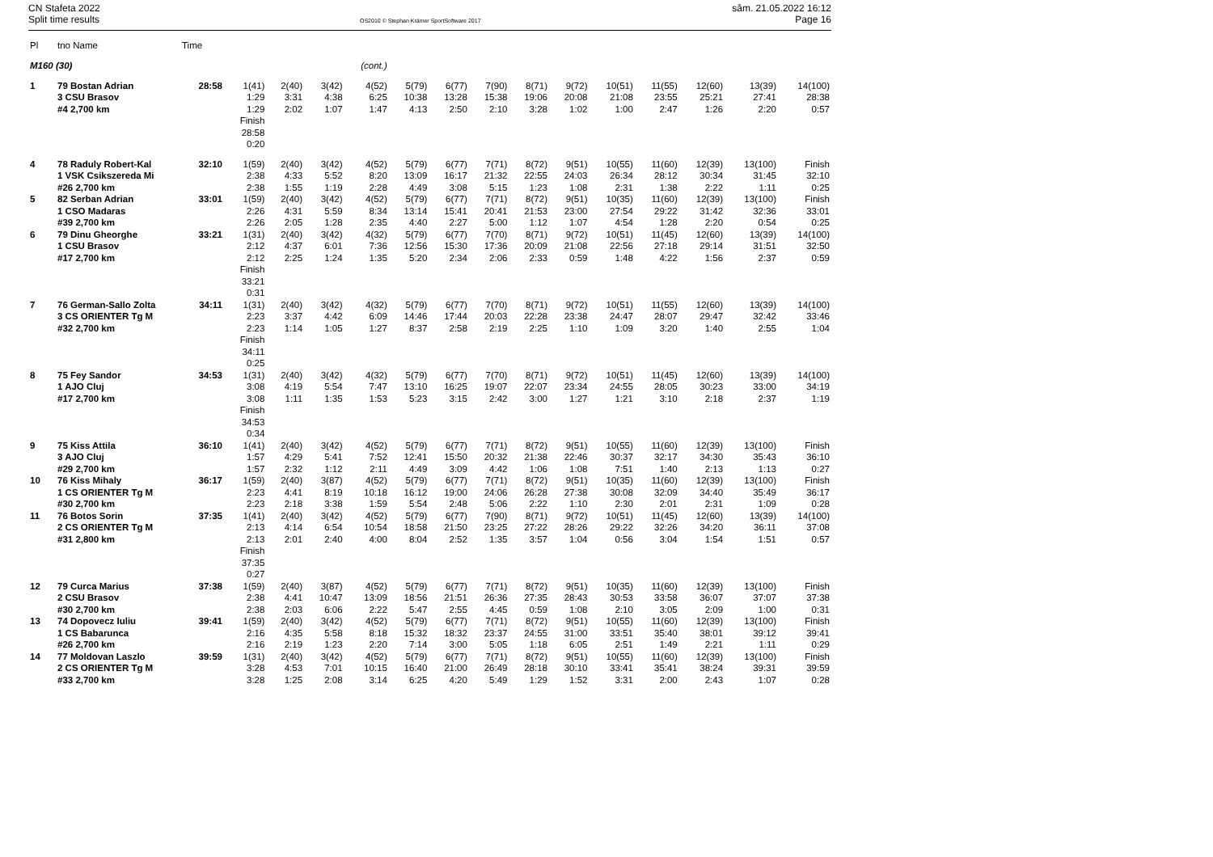CN Stafeta 2022
Split time results
OS2010 © Stephan Krämer SportSoftware 2017
sâm. 21.05.2022 16:12
Page 16
| Pl | tno Name | Time | | | | | | | | | | | | | | |
| --- | --- | --- | --- | --- | --- | --- | --- | --- | --- | --- | --- | --- | --- | --- | --- | --- |
| M160 (30) | | | | | | (cont.) | | | | | | | | | | |
| 1 | 79 Bostan Adrian 3 CSU Brasov #4 2,700 km | 28:58 | 1(41) 1:29 1:29 Finish 28:58 0:20 | 2(40) 3:31 2:02 | 3(42) 4:38 1:07 | 4(52) 6:25 1:47 | 5(79) 10:38 4:13 | 6(77) 13:28 2:50 | 7(90) 15:38 2:10 | 8(71) 19:06 3:28 | 9(72) 20:08 1:02 | 10(51) 21:08 1:00 | 11(55) 23:55 2:47 | 12(60) 25:21 1:26 | 13(39) 27:41 2:20 | 14(100) 28:38 0:57 |
| 4 | 78 Raduly Robert-Kal 1 VSK Csikszereda Mi #26 2,700 km | 32:10 | 1(59) 2:38 2:38 | 2(40) 4:33 1:55 | 3(42) 5:52 1:19 | 4(52) 8:20 2:28 | 5(79) 13:09 4:49 | 6(77) 16:17 3:08 | 7(71) 21:32 5:15 | 8(72) 22:55 1:23 | 9(51) 24:03 1:08 | 10(55) 26:34 2:31 | 11(60) 28:12 1:38 | 12(39) 30:34 2:22 | 13(100) 31:45 1:11 | Finish 32:10 0:25 |
| 5 | 82 Serban Adrian 1 CSO Madaras #39 2,700 km | 33:01 | 1(59) 2:26 2:26 | 2(40) 4:31 2:05 | 3(42) 5:59 1:28 | 4(52) 8:34 2:35 | 5(79) 13:14 4:40 | 6(77) 15:41 2:27 | 7(71) 20:41 5:00 | 8(72) 21:53 1:12 | 9(51) 23:00 1:07 | 10(35) 27:54 4:54 | 11(60) 29:22 1:28 | 12(39) 31:42 2:20 | 13(100) 32:36 0:54 | Finish 33:01 0:25 |
| 6 | 79 Dinu Gheorghe 1 CSU Brasov #17 2,700 km | 33:21 | 1(31) 2:12 2:12 Finish 33:21 0:31 | 2(40) 4:37 2:25 | 3(42) 6:01 1:24 | 4(32) 7:36 1:35 | 5(79) 12:56 5:20 | 6(77) 15:30 2:34 | 7(70) 17:36 2:06 | 8(71) 20:09 2:33 | 9(72) 21:08 0:59 | 10(51) 22:56 1:48 | 11(45) 27:18 4:22 | 12(60) 29:14 1:56 | 13(39) 31:51 2:37 | 14(100) 32:50 0:59 |
| 7 | 76 German-Sallo Zolta 3 CS ORIENTER Tg M #32 2,700 km | 34:11 | 1(31) 2:23 2:23 Finish 34:11 0:25 | 2(40) 3:37 1:14 | 3(42) 4:42 1:05 | 4(32) 6:09 1:27 | 5(79) 14:46 8:37 | 6(77) 17:44 2:58 | 7(70) 20:03 2:19 | 8(71) 22:28 2:25 | 9(72) 23:38 1:10 | 10(51) 24:47 1:09 | 11(55) 28:07 3:20 | 12(60) 29:47 1:40 | 13(39) 32:42 2:55 | 14(100) 33:46 1:04 |
| 8 | 75 Fey Sandor 1 AJO Cluj #17 2,700 km | 34:53 | 1(31) 3:08 3:08 Finish 34:53 0:34 | 2(40) 4:19 1:11 | 3(42) 5:54 1:35 | 4(32) 7:47 1:53 | 5(79) 13:10 5:23 | 6(77) 16:25 3:15 | 7(70) 19:07 2:42 | 8(71) 22:07 3:00 | 9(72) 23:34 1:27 | 10(51) 24:55 1:21 | 11(45) 28:05 3:10 | 12(60) 30:23 2:18 | 13(39) 33:00 2:37 | 14(100) 34:19 1:19 |
| 9 | 75 Kiss Attila 3 AJO Cluj #29 2,700 km | 36:10 | 1(41) 1:57 1:57 | 2(40) 4:29 2:32 | 3(42) 5:41 1:12 | 4(52) 7:52 2:11 | 5(79) 12:41 4:49 | 6(77) 15:50 3:09 | 7(71) 20:32 4:42 | 8(72) 21:38 1:06 | 9(51) 22:46 1:08 | 10(55) 30:37 7:51 | 11(60) 32:17 1:40 | 12(39) 34:30 2:13 | 13(100) 35:43 1:13 | Finish 36:10 0:27 |
| 10 | 76 Kiss Mihaly 1 CS ORIENTER Tg M #30 2,700 km | 36:17 | 1(59) 2:23 2:23 | 2(40) 4:41 2:18 | 3(87) 8:19 3:38 | 4(52) 10:18 1:59 | 5(79) 16:12 5:54 | 6(77) 19:00 2:48 | 7(71) 24:06 5:06 | 8(72) 26:28 2:22 | 9(51) 27:38 1:10 | 10(35) 30:08 2:30 | 11(60) 32:09 2:01 | 12(39) 34:40 2:31 | 13(100) 35:49 1:09 | Finish 36:17 0:28 |
| 11 | 76 Botos Sorin 2 CS ORIENTER Tg M #31 2,800 km | 37:35 | 1(41) 2:13 2:13 Finish 37:35 0:27 | 2(40) 4:14 2:01 | 3(42) 6:54 2:40 | 4(52) 10:54 4:00 | 5(79) 18:58 8:04 | 6(77) 21:50 2:52 | 7(90) 23:25 1:35 | 8(71) 27:22 3:57 | 9(72) 28:26 1:04 | 10(51) 29:22 0:56 | 11(45) 32:26 3:04 | 12(60) 34:20 1:54 | 13(39) 36:11 1:51 | 14(100) 37:08 0:57 |
| 12 | 79 Curca Marius 2 CSU Brasov #30 2,700 km | 37:38 | 1(59) 2:38 2:38 | 2(40) 4:41 2:03 | 3(87) 10:47 6:06 | 4(52) 13:09 2:22 | 5(79) 18:56 5:47 | 6(77) 21:51 2:55 | 7(71) 26:36 4:45 | 8(72) 27:35 0:59 | 9(51) 28:43 1:08 | 10(35) 30:53 2:10 | 11(60) 33:58 3:05 | 12(39) 36:07 2:09 | 13(100) 37:07 1:00 | Finish 37:38 0:31 |
| 13 | 74 Dopovecz Iuliu 1 CS Babarunca #26 2,700 km | 39:41 | 1(59) 2:16 2:16 | 2(40) 4:35 2:19 | 3(42) 5:58 1:23 | 4(52) 8:18 2:20 | 5(79) 15:32 7:14 | 6(77) 18:32 3:00 | 7(71) 23:37 5:05 | 8(72) 24:55 1:18 | 9(51) 31:00 6:05 | 10(55) 33:51 2:51 | 11(60) 35:40 1:49 | 12(39) 38:01 2:21 | 13(100) 39:12 1:11 | Finish 39:41 0:29 |
| 14 | 77 Moldovan Laszlo 2 CS ORIENTER Tg M #33 2,700 km | 39:59 | 1(31) 3:28 3:28 | 2(40) 4:53 1:25 | 3(42) 7:01 2:08 | 4(52) 10:15 3:14 | 5(79) 16:40 6:25 | 6(77) 21:00 4:20 | 7(71) 26:49 5:49 | 8(72) 28:18 1:29 | 9(51) 30:10 1:52 | 10(55) 33:41 3:31 | 11(60) 35:41 2:00 | 12(39) 38:24 2:43 | 13(100) 39:31 1:07 | Finish 39:59 0:28 |